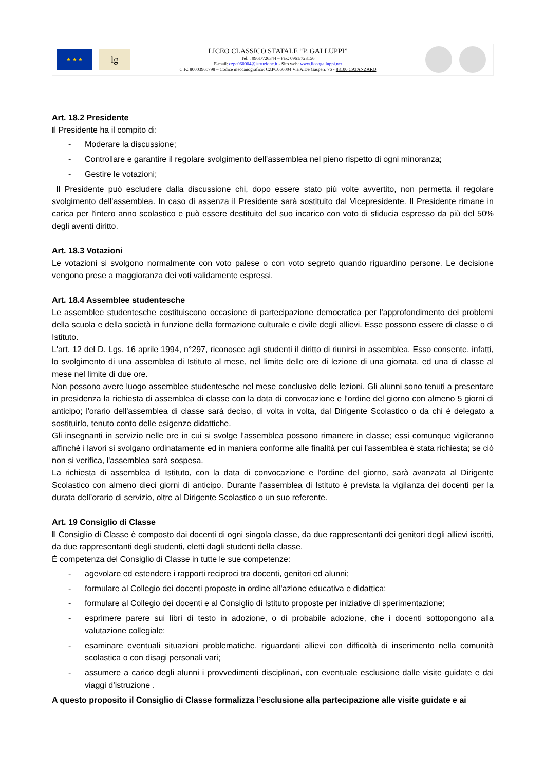★ ★ ★
lg
LICEO CLASSICO STATALE “P. GALLUPPI”
Tel. : 0961/726344 – Fax: 0961/723156
E-mail: czpc060004@istruzione.it - Sito web: www.liceogalluppi.net
C.F.: 80003960798 – Codice meccanografico: CZPC060004 Via A.De Gasperi. 76 - 88100 CATANZARO
Art. 18.2 Presidente
Il Presidente ha il compito di:
- Moderare la discussione;
- Controllare e garantire il regolare svolgimento dell'assemblea nel pieno rispetto di ogni minoranza;
- Gestire le votazioni;
Il Presidente può escludere dalla discussione chi, dopo essere stato più volte avvertito, non permetta il regolare svolgimento dell'assemblea. In caso di assenza il Presidente sarà sostituito dal Vicepresidente. Il Presidente rimane in carica per l'intero anno scolastico e può essere destituito del suo incarico con voto di sfiducia espresso da più del 50% degli aventi diritto.
Art. 18.3 Votazioni
Le votazioni si svolgono normalmente con voto palese o con voto segreto quando riguardino persone. Le decisione vengono prese a maggioranza dei voti validamente espressi.
Art. 18.4 Assemblee studentesche
Le assemblee studentesche costituiscono occasione di partecipazione democratica per l'approfondimento dei problemi della scuola e della società in funzione della formazione culturale e civile degli allievi. Esse possono essere di classe o di Istituto.
L'art. 12 del D. Lgs. 16 aprile 1994, n°297, riconosce agli studenti il diritto di riunirsi in assemblea. Esso consente, infatti, lo svolgimento di una assemblea di Istituto al mese, nel limite delle ore di lezione di una giornata, ed una di classe al mese nel limite di due ore.
Non possono avere luogo assemblee studentesche nel mese conclusivo delle lezioni. Gli alunni sono tenuti a presentare in presidenza la richiesta di assemblea di classe con la data di convocazione e l'ordine del giorno con almeno 5 giorni di anticipo; l'orario dell'assemblea di classe sarà deciso, di volta in volta, dal Dirigente Scolastico o da chi è delegato a sostituirlo, tenuto conto delle esigenze didattiche.
Gli insegnanti in servizio nelle ore in cui si svolge l'assemblea possono rimanere in classe; essi comunque vigileranno affinché i lavori si svolgano ordinatamente ed in maniera conforme alle finalità per cui l'assemblea è stata richiesta; se ciò non si verifica, l'assemblea sarà sospesa.
La richiesta di assemblea di Istituto, con la data di convocazione e l'ordine del giorno, sarà avanzata al Dirigente Scolastico con almeno dieci giorni di anticipo. Durante l'assemblea di Istituto è prevista la vigilanza dei docenti per la durata dell’orario di servizio, oltre al Dirigente Scolastico o un suo referente.
Art. 19 Consiglio di Classe
Il Consiglio di Classe è composto dai docenti di ogni singola classe, da due rappresentanti dei genitori degli allievi iscritti, da due rappresentanti degli studenti, eletti dagli studenti della classe.
È competenza del Consiglio di Classe in tutte le sue competenze:
- agevolare ed estendere i rapporti reciproci tra docenti, genitori ed alunni;
- formulare al Collegio dei docenti proposte in ordine all'azione educativa e didattica;
- formulare al Collegio dei docenti e al Consiglio di Istituto proposte per iniziative di sperimentazione;
- esprimere parere sui libri di testo in adozione, o di probabile adozione, che i docenti sottopongono alla valutazione collegiale;
- esaminare eventuali situazioni problematiche, riguardanti allievi con difficoltà di inserimento nella comunità scolastica o con disagi personali vari;
- assumere a carico degli alunni i provvedimenti disciplinari, con eventuale esclusione dalle visite guidate e dai viaggi d’istruzione .
A questo proposito il Consiglio di Classe formalizza l’esclusione alla partecipazione alle visite guidate e ai